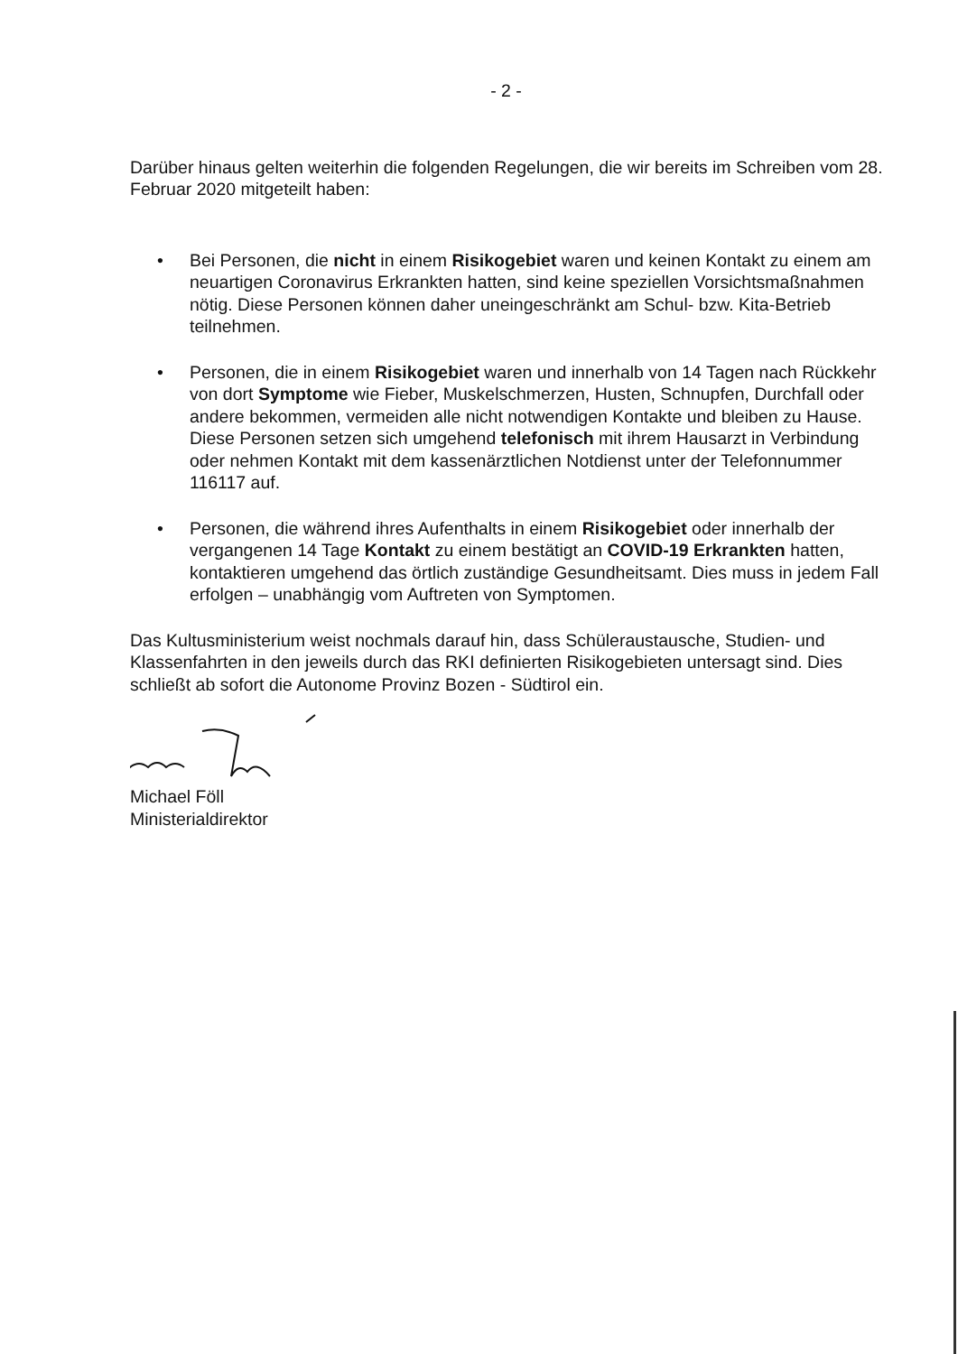- 2 -
Darüber hinaus gelten weiterhin die folgenden Regelungen, die wir bereits im Schreiben vom 28. Februar 2020 mitgeteilt haben:
• Bei Personen, die nicht in einem Risikogebiet waren und keinen Kontakt zu einem am neuartigen Coronavirus Erkrankten hatten, sind keine speziellen Vorsichtsmaßnahmen nötig. Diese Personen können daher uneingeschränkt am Schul- bzw. Kita-Betrieb teilnehmen.
• Personen, die in einem Risikogebiet waren und innerhalb von 14 Tagen nach Rückkehr von dort Symptome wie Fieber, Muskelschmerzen, Husten, Schnupfen, Durchfall oder andere bekommen, vermeiden alle nicht notwendigen Kontakte und bleiben zu Hause. Diese Personen setzen sich umgehend telefonisch mit ihrem Hausarzt in Verbindung oder nehmen Kontakt mit dem kassenärztlichen Notdienst unter der Telefonnummer 116117 auf.
• Personen, die während ihres Aufenthalts in einem Risikogebiet oder innerhalb der vergangenen 14 Tage Kontakt zu einem bestätigt an COVID-19 Erkrankten hatten, kontaktieren umgehend das örtlich zuständige Gesundheitsamt. Dies muss in jedem Fall erfolgen – unabhängig vom Auftreten von Symptomen.
Das Kultusministerium weist nochmals darauf hin, dass Schüleraustausche, Studien- und Klassenfahrten in den jeweils durch das RKI definierten Risikogebieten untersagt sind. Dies schließt ab sofort die Autonome Provinz Bozen - Südtirol ein.
Michael Föll
Ministerialdirektor